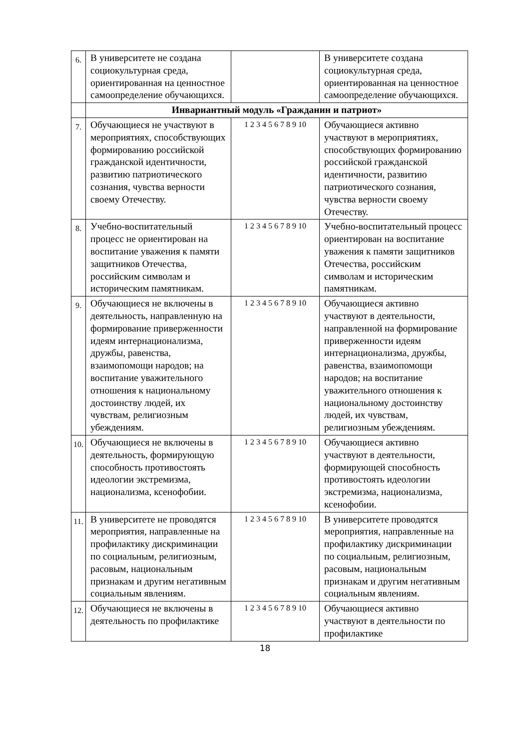| 6. | В университете не создана социокультурная среда, ориентированная на ценностное самоопределение обучающихся. | | В университете создана социокультурная среда, ориентированная на ценностное самоопределение обучающихся. |
| | Инвариантный модуль «Гражданин и патриот» | | |
| 7. | Обучающиеся не участвуют в мероприятиях, способствующих формированию российской гражданской идентичности, развитию патриотического сознания, чувства верности своему Отечеству. | 1 2 3 4 5 6 7 8 9 10 | Обучающиеся активно участвуют в мероприятиях, способствующих формированию российской гражданской идентичности, развитию патриотического сознания, чувства верности своему Отечеству. |
| 8. | Учебно-воспитательный процесс не ориентирован на воспитание уважения к памяти защитников Отечества, российским символам и историческим памятникам. | 1 2 3 4 5 6 7 8 9 10 | Учебно-воспитательный процесс ориентирован на воспитание уважения к памяти защитников Отечества, российским символам и историческим памятникам. |
| 9. | Обучающиеся не включены в деятельность, направленную на формирование приверженности идеям интернационализма, дружбы, равенства, взаимопомощи народов; на воспитание уважительного отношения к национальному достоинству людей, их чувствам, религиозным убеждениям. | 1 2 3 4 5 6 7 8 9 10 | Обучающиеся активно участвуют в деятельности, направленной на формирование приверженности идеям интернационализма, дружбы, равенства, взаимопомощи народов; на воспитание уважительного отношения к национальному достоинству людей, их чувствам, религиозным убеждениям. |
| 10. | Обучающиеся не включены в деятельность, формирующую способность противостоять идеологии экстремизма, национализма, ксенофобии. | 1 2 3 4 5 6 7 8 9 10 | Обучающиеся активно участвуют в деятельности, формирующей способность противостоять идеологии экстремизма, национализма, ксенофобии. |
| 11. | В университете не проводятся мероприятия, направленные на профилактику дискриминации по социальным, религиозным, расовым, национальным признакам и другим негативным социальным явлениям. | 1 2 3 4 5 6 7 8 9 10 | В университете проводятся мероприятия, направленные на профилактику дискриминации по социальным, религиозным, расовым, национальным признакам и другим негативным социальным явлениям. |
| 12. | Обучающиеся не включены в деятельность по профилактике | 1 2 3 4 5 6 7 8 9 10 | Обучающиеся активно участвуют в деятельности по профилактике |
18